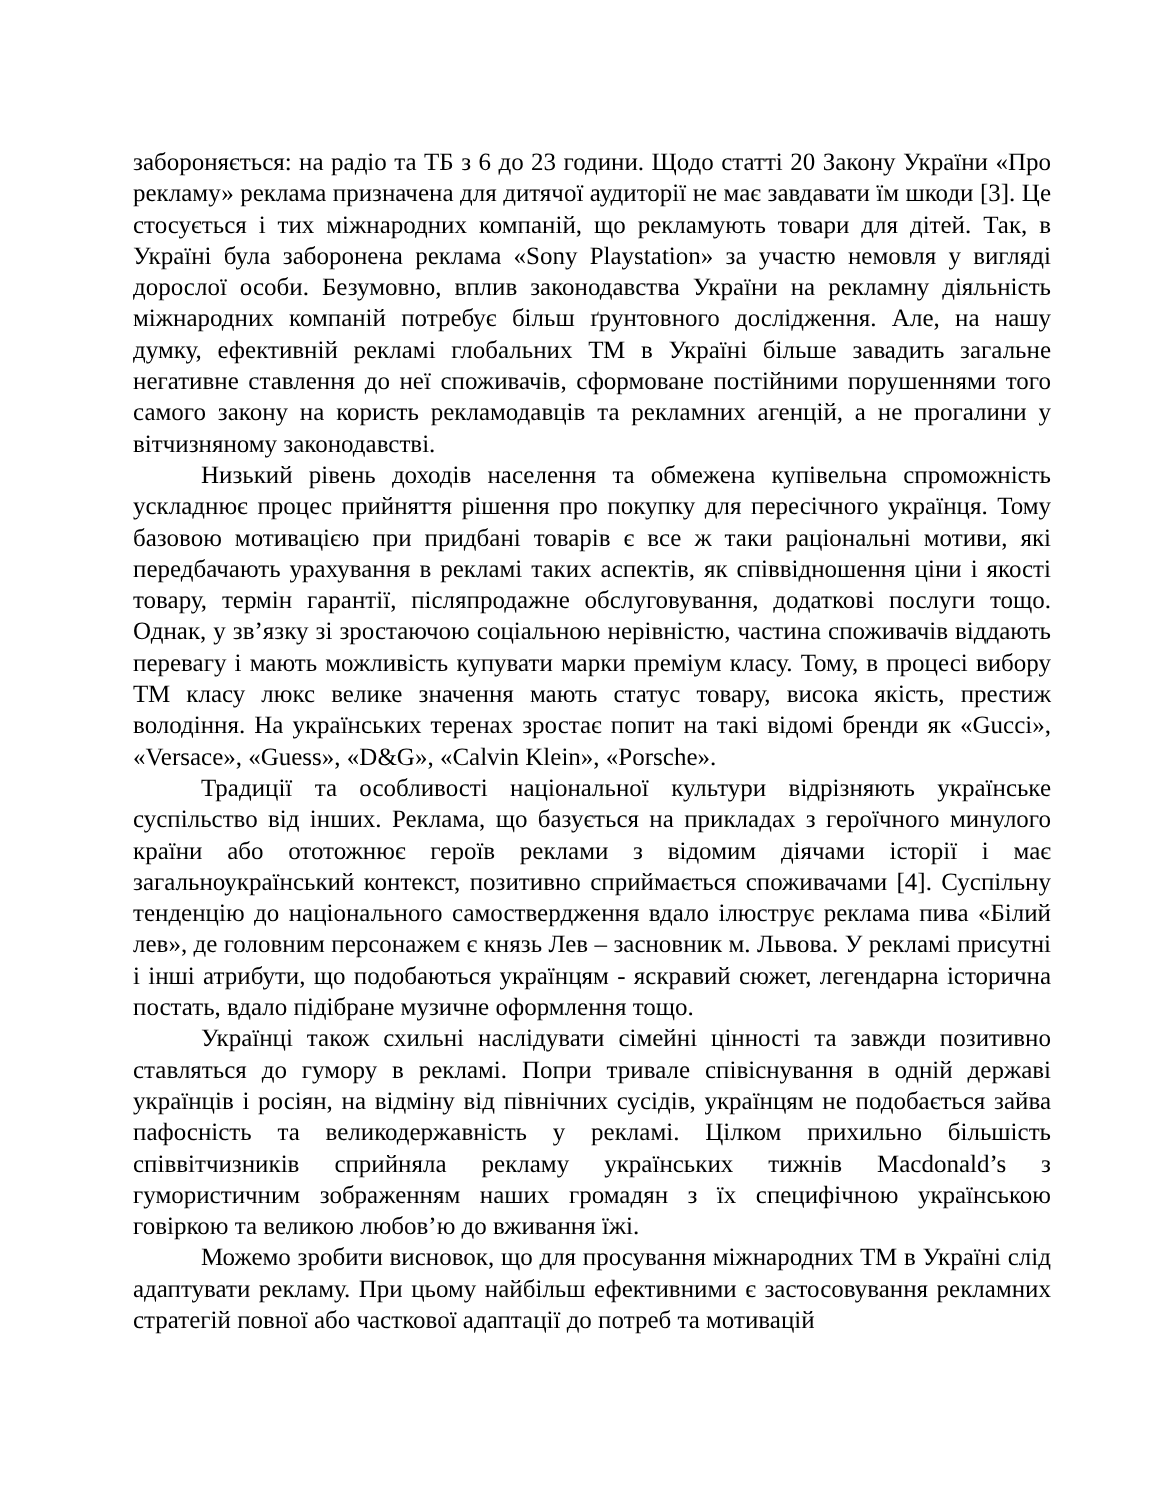забороняється: на радіо та ТБ з 6 до 23 години. Щодо статті 20 Закону України «Про рекламу» реклама призначена для дитячої аудиторії не має завдавати їм шкоди [3]. Це стосується і тих міжнародних компаній, що рекламують товари для дітей. Так, в Україні була заборонена реклама «Sony Playstation» за участю немовля у вигляді дорослої особи. Безумовно, вплив законодавства України на рекламну діяльність міжнародних компаній потребує більш ґрунтовного дослідження. Але, на нашу думку, ефективній рекламі глобальних ТМ в Україні більше завадить загальне негативне ставлення до неї споживачів, сформоване постійними порушеннями того самого закону на користь рекламодавців та рекламних агенцій, а не прогалини у вітчизняному законодавстві.
Низький рівень доходів населення та обмежена купівельна спроможність ускладнює процес прийняття рішення про покупку для пересічного українця. Тому базовою мотивацією при придбані товарів є все ж таки раціональні мотиви, які передбачають урахування в рекламі таких аспектів, як співвідношення ціни і якості товару, термін гарантії, післяпродажне обслуговування, додаткові послуги тощо. Однак, у зв’язку зі зростаючою соціальною нерівністю, частина споживачів віддають перевагу і мають можливість купувати марки преміум класу. Тому, в процесі вибору ТМ класу люкс велике значення мають статус товару, висока якість, престиж володіння. На українських теренах зростає попит на такі відомі бренди як «Gucci», «Versace», «Guess», «D&G», «Calvin Klein», «Porsche».
Традиції та особливості національної культури відрізняють українське суспільство від інших. Реклама, що базується на прикладах з героїчного минулого країни або ототожнює героїв реклами з відомим діячами історії і має загальноукраїнський контекст, позитивно сприймається споживачами [4]. Суспільну тенденцію до національного самоствердження вдало ілюструє реклама пива «Білий лев», де головним персонажем є князь Лев – засновник м. Львова. У рекламі присутні і інші атрибути, що подобаються українцям - яскравий сюжет, легендарна історична постать, вдало підібране музичне оформлення тощо.
Українці також схильні наслідувати сімейні цінності та завжди позитивно ставляться до гумору в рекламі. Попри тривале співіснування в одній державі українців і росіян, на відміну від північних сусідів, українцям не подобається зайва пафосність та великодержавність у рекламі. Цілком прихильно більшість співвітчизників сприйняла рекламу українських тижнів Macdonald’s з гумористичним зображенням наших громадян з їх специфічною українською говіркою та великою любов’ю до вживання їжі.
Можемо зробити висновок, що для просування міжнародних ТМ в Україні слід адаптувати рекламу. При цьому найбільш ефективними є застосовування рекламних стратегій повної або часткової адаптації до потреб та мотивацій